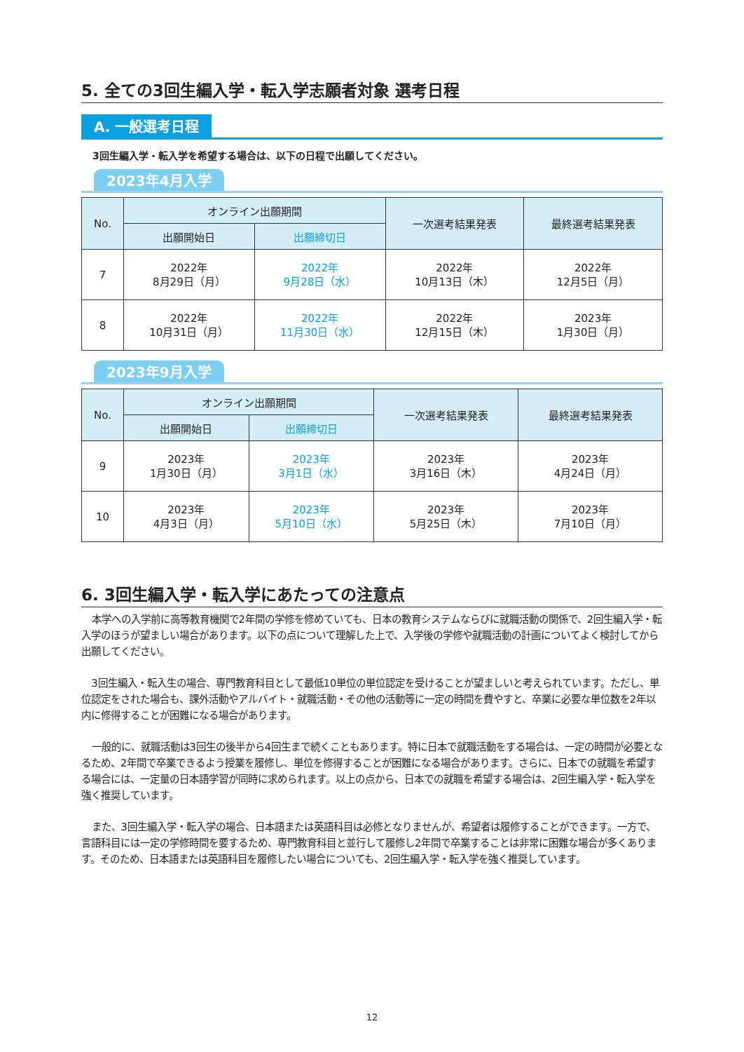5. 全ての3回生編入学・転入学志願者対象 選考日程
A. 一般選考日程
3回生編入学・転入学を希望する場合は、以下の日程で出願してください。
2023年4月入学
| No. | オンライン出願期間 | | 一次選考結果発表 | 最終選考結果発表 |
| --- | --- | --- | --- | --- |
| | 出願開始日 | 出願締切日 | | |
| 7 | 2022年 8月29日（月） | 2022年 9月28日（水） | 2022年 10月13日（木） | 2022年 12月5日（月） |
| 8 | 2022年 10月31日（月） | 2022年 11月30日（水） | 2022年 12月15日（木） | 2023年 1月30日（月） |
2023年9月入学
| No. | オンライン出願期間 | | 一次選考結果発表 | 最終選考結果発表 |
| --- | --- | --- | --- | --- |
| | 出願開始日 | 出願締切日 | | |
| 9 | 2023年 1月30日（月） | 2023年 3月1日（水） | 2023年 3月16日（木） | 2023年 4月24日（月） |
| 10 | 2023年 4月3日（月） | 2023年 5月10日（水） | 2023年 5月25日（木） | 2023年 7月10日（月） |
6. 3回生編入学・転入学にあたっての注意点
本学への入学前に高等教育機関で2年間の学修を修めていても、日本の教育システムならびに就職活動の関係で、2回生編入学・転入学のほうが望ましい場合があります。以下の点について理解した上で、入学後の学修や就職活動の計画についてよく検討してから出願してください。
3回生編入・転入生の場合、専門教育科目として最低10単位の単位認定を受けることが望ましいと考えられています。ただし、単位認定をされた場合も、課外活動やアルバイト・就職活動・その他の活動等に一定の時間を費やすと、卒業に必要な単位数を2年以内に修得することが困難になる場合があります。
一般的に、就職活動は3回生の後半から4回生まで続くこともあります。特に日本で就職活動をする場合は、一定の時間が必要となるため、2年間で卒業できるよう授業を履修し、単位を修得することが困難になる場合があります。さらに、日本での就職を希望する場合には、一定量の日本語学習が同時に求められます。以上の点から、日本での就職を希望する場合は、2回生編入学・転入学を強く推奨しています。
また、3回生編入学・転入学の場合、日本語または英語科目は必修となりませんが、希望者は履修することができます。一方で、言語科目には一定の学修時間を要するため、専門教育科目と並行して履修し2年間で卒業することは非常に困難な場合が多くあります。そのため、日本語または英語科目を履修したい場合についても、2回生編入学・転入学を強く推奨しています。
12